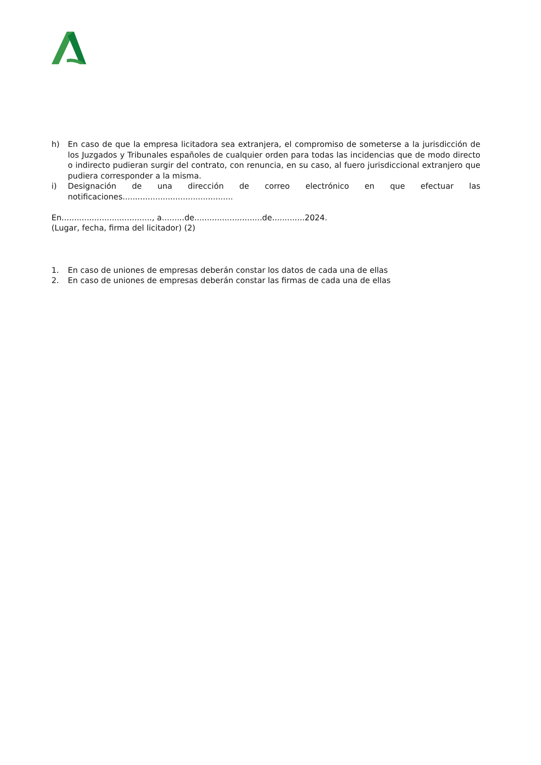h) En caso de que la empresa licitadora sea extranjera, el compromiso de someterse a la jurisdicción de los Juzgados y Tribunales españoles de cualquier orden para todas las incidencias que de modo directo o indirecto pudieran surgir del contrato, con renuncia, en su caso, al fuero jurisdiccional extranjero que pudiera corresponder a la misma.
i) Designación de una dirección de correo electrónico en que efectuar las notificaciones............................................
En...................................., a.........de...........................de.............2024.
(Lugar, fecha, firma del licitador) (2)
1. En caso de uniones de empresas deberán constar los datos de cada una de ellas
2. En caso de uniones de empresas deberán constar las firmas de cada una de ellas